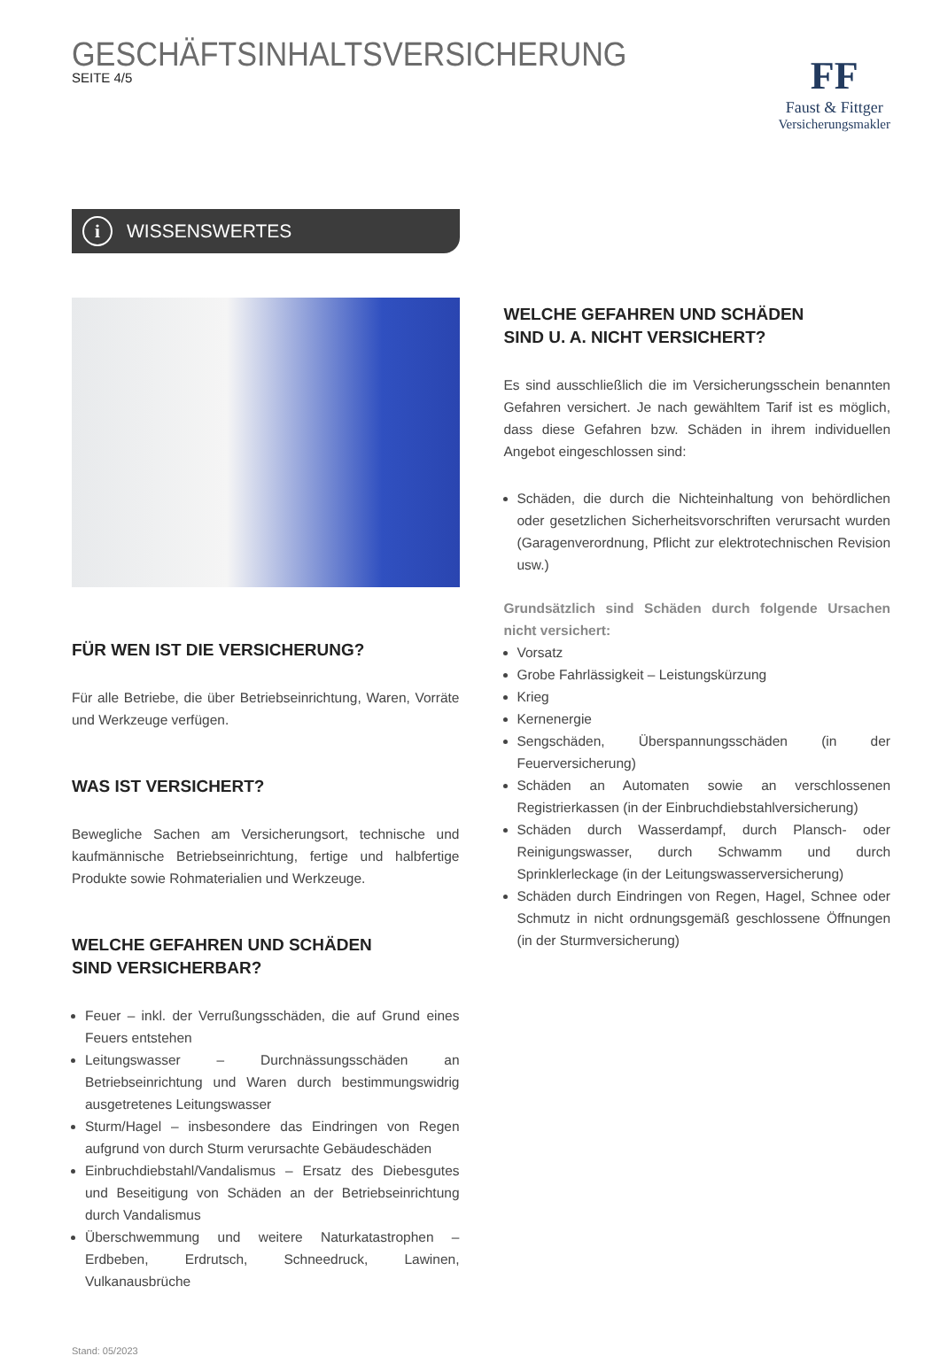GESCHÄFTSINHALTSVERSICHERUNG
SEITE 4/5
FF
Faust & Fittger
Versicherungsmakler
i WISSENSWERTES
FÜR WEN IST DIE VERSICHERUNG?
Für alle Betriebe, die über Betriebseinrichtung, Waren, Vorräte und Werkzeuge verfügen.
WAS IST VERSICHERT?
Bewegliche Sachen am Versicherungsort, technische und kaufmännische Betriebseinrichtung, fertige und halbfertige Produkte sowie Rohmaterialien und Werkzeuge.
WELCHE GEFAHREN UND SCHÄDEN
SIND VERSICHERBAR?
Feuer – inkl. der Verrußungsschäden, die auf Grund eines Feuers entstehen
Leitungswasser – Durchnässungsschäden an Betriebseinrichtung und Waren durch bestimmungswidrig ausgetretenes Leitungswasser
Sturm/Hagel – insbesondere das Eindringen von Regen aufgrund von durch Sturm verursachte Gebäudeschäden
Einbruchdiebstahl/Vandalismus – Ersatz des Diebesgutes und Beseitigung von Schäden an der Betriebseinrichtung durch Vandalismus
Überschwemmung und weitere Naturkatastrophen – Erdbeben, Erdrutsch, Schneedruck, Lawinen, Vulkanausbrüche
Stand: 05/2023
WELCHE GEFAHREN UND SCHÄDEN
SIND U. A. NICHT VERSICHERT?
Es sind ausschließlich die im Versicherungsschein benannten Gefahren versichert. Je nach gewähltem Tarif ist es möglich, dass diese Gefahren bzw. Schäden in ihrem individuellen Angebot eingeschlossen sind:
Schäden, die durch die Nichteinhaltung von behördlichen oder gesetzlichen Sicherheitsvorschriften verursacht wurden (Garagenverordnung, Pflicht zur elektrotechnischen Revision usw.)
Grundsätzlich sind Schäden durch folgende Ursachen nicht versichert:
Vorsatz
Grobe Fahrlässigkeit – Leistungskürzung
Krieg
Kernenergie
Sengschäden, Überspannungsschäden (in der Feuerversicherung)
Schäden an Automaten sowie an verschlossenen Registrierkassen (in der Einbruchdiebstahlversicherung)
Schäden durch Wasserdampf, durch Plansch- oder Reinigungswasser, durch Schwamm und durch Sprinklerleckage (in der Leitungswasserversicherung)
Schäden durch Eindringen von Regen, Hagel, Schnee oder Schmutz in nicht ordnungsgemäß geschlossene Öffnungen (in der Sturmversicherung)